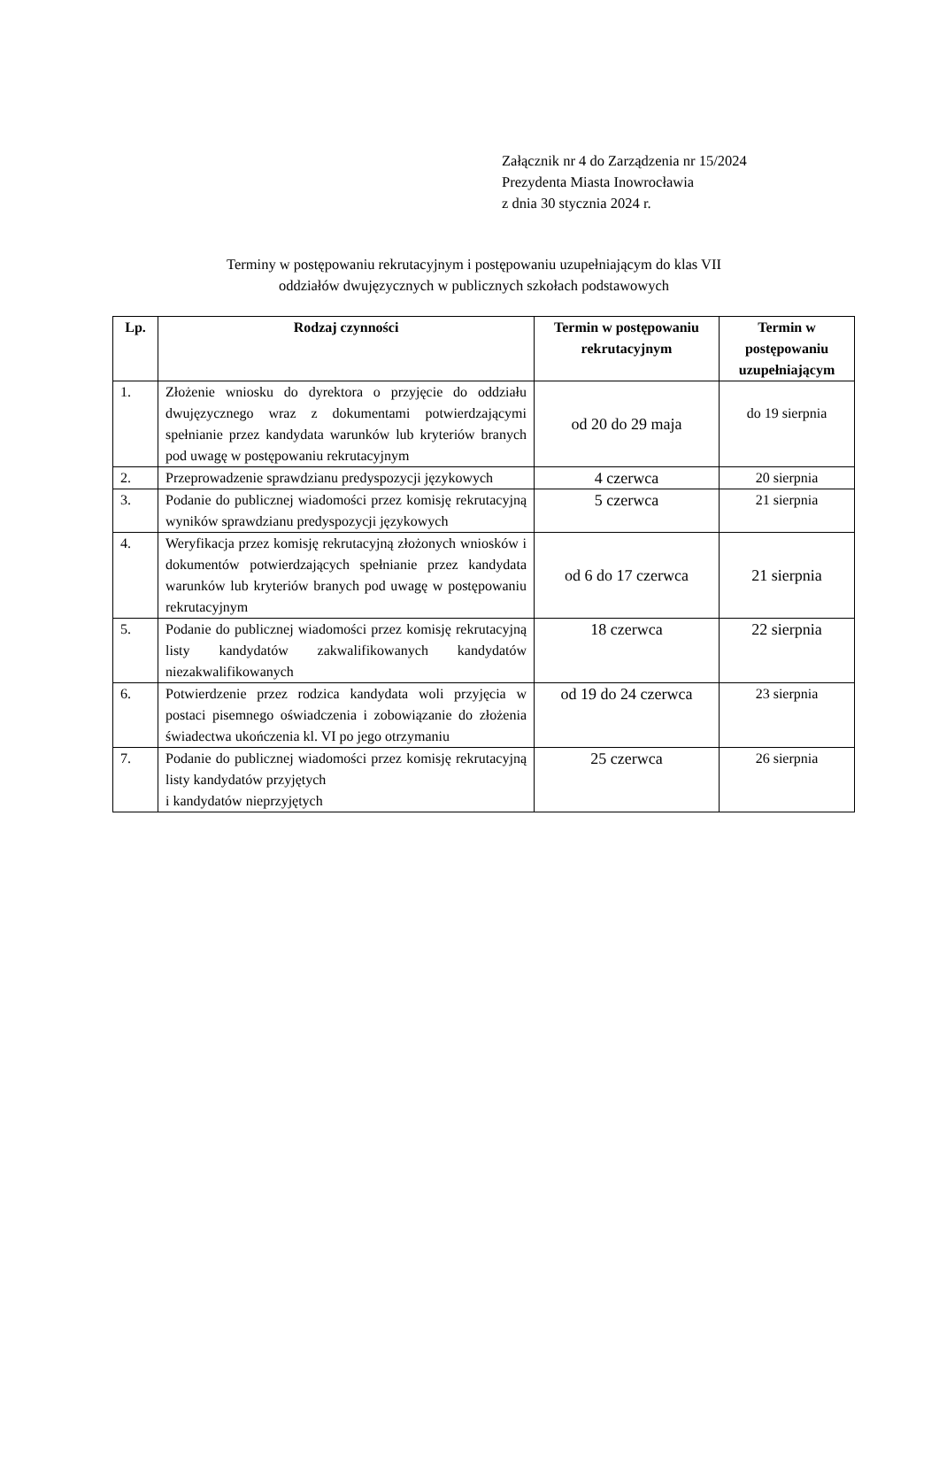Załącznik nr 4 do Zarządzenia nr 15/2024
Prezydenta Miasta Inowrocławia
z dnia 30 stycznia 2024 r.
Terminy w postępowaniu rekrutacyjnym i postępowaniu uzupełniającym do klas VII
oddziałów dwujęzycznych w publicznych szkołach podstawowych
| Lp. | Rodzaj czynności | Termin w postępowaniu rekrutacyjnym | Termin w postępowaniu uzupełniającym |
| --- | --- | --- | --- |
| 1. | Złożenie wniosku do dyrektora o przyjęcie do oddziału dwujęzycznego wraz z dokumentami potwierdzającymi spełnianie przez kandydata warunków lub kryteriów branych pod uwagę w postępowaniu rekrutacyjnym | od 20 do 29 maja | do 19 sierpnia |
| 2. | Przeprowadzenie sprawdzianu predyspozycji językowych | 4 czerwca | 20 sierpnia |
| 3. | Podanie do publicznej wiadomości przez komisję rekrutacyjną wyników sprawdzianu predyspozycji językowych | 5 czerwca | 21 sierpnia |
| 4. | Weryfikacja przez komisję rekrutacyjną złożonych wniosków i dokumentów potwierdzających spełnianie przez kandydata warunków lub kryteriów branych pod uwagę w postępowaniu rekrutacyjnym | od 6 do 17 czerwca | 21 sierpnia |
| 5. | Podanie do publicznej wiadomości przez komisję rekrutacyjną listy kandydatów zakwalifikowanych kandydatów niezakwalifikowanych | 18 czerwca | 22 sierpnia |
| 6. | Potwierdzenie przez rodzica kandydata woli przyjęcia w postaci pisemnego oświadczenia i zobowiązanie do złożenia świadectwa ukończenia kl. VI po jego otrzymaniu | od 19 do 24 czerwca | 23 sierpnia |
| 7. | Podanie do publicznej wiadomości przez komisję rekrutacyjną listy kandydatów przyjętych i kandydatów nieprzyjętych | 25 czerwca | 26 sierpnia |